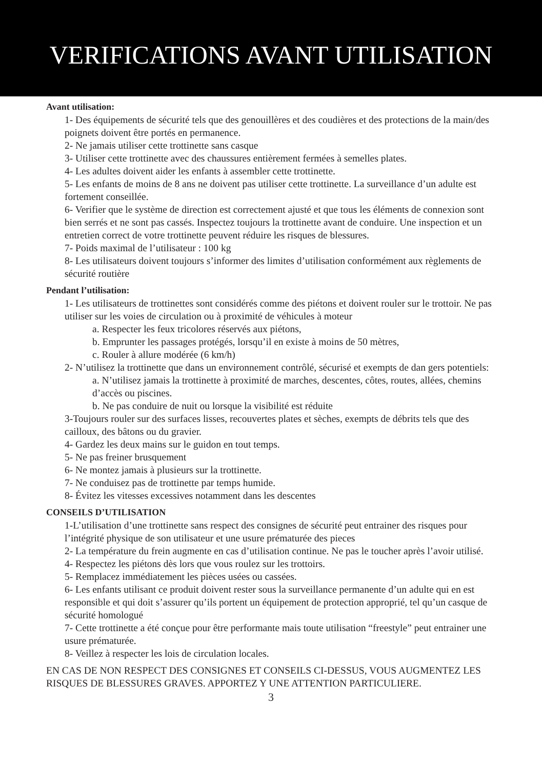VERIFICATIONS AVANT UTILISATION
Avant utilisation:
1- Des équipements de sécurité tels que des genouillères et des coudières et des protections de la main/des poignets doivent être portés en permanence.
2- Ne jamais utiliser cette trottinette sans casque
3- Utiliser cette trottinette avec des chaussures entièrement fermées à semelles plates.
4- Les adultes doivent aider les enfants à assembler cette trottinette.
5- Les enfants de moins de 8 ans ne doivent pas utiliser cette trottinette. La surveillance d’un adulte est fortement conseillée.
6- Verifier que le système de direction est correctement ajusté et que tous les éléments de connexion sont bien serrés et ne sont pas cassés. Inspectez toujours la trottinette avant de conduire. Une inspection et un entretien correct de votre trottinette peuvent réduire les risques de blessures.
7- Poids maximal de l’utilisateur : 100 kg
8- Les utilisateurs doivent toujours s’informer des limites d’utilisation conformément aux règlements de sécurité routière
Pendant l’utilisation:
1- Les utilisateurs de trottinettes sont considérés comme des piétons et doivent rouler sur le trottoir. Ne pas utiliser sur les voies de circulation ou à proximité de véhicules à moteur
a. Respecter les feux tricolores réservés aux piétons,
b. Emprunter les passages protégés, lorsqu’il en existe à moins de 50 mètres,
c. Rouler à allure modérée (6 km/h)
2- N’utilisez la trottinette que dans un environnement contrôlé, sécurisé et exempts de dan gers potentiels:
a. N’utilisez jamais la trottinette à proximité de marches, descentes, côtes, routes, allées, chemins d’accès ou piscines.
b. Ne pas conduire de nuit ou lorsque la visibilité est réduite
3-Toujours rouler sur des surfaces lisses, recouvertes plates et sèches, exempts de débrits tels que des cailloux, des bâtons ou du gravier.
4- Gardez les deux mains sur le guidon en tout temps.
5- Ne pas freiner brusquement
6- Ne montez jamais à plusieurs sur la trottinette.
7- Ne conduisez pas de trottinette par temps humide.
8- Évitez les vitesses excessives notamment dans les descentes
CONSEILS D’UTILISATION
1-L’utilisation d’une trottinette sans respect des consignes de sécurité peut entrainer des risques pour l’intégrité physique de son utilisateur et une usure prématurée des pieces
2- La température du frein augmente en cas d’utilisation continue. Ne pas le toucher après l’avoir utilisé.
4- Respectez les piétons dès lors que vous roulez sur les trottoirs.
5- Remplacez immédiatement les pièces usées ou cassées.
6- Les enfants utilisant ce produit doivent rester sous la surveillance permanente d’un adulte qui en est responsible et qui doit s’assurer qu’ils portent un équipement de protection approprié, tel qu’un casque de sécurité homologué
7- Cette trottinette a été conçue pour être performante mais toute utilisation “freestyle” peut entrainer une usure prématurée.
8- Veillez à respecter les lois de circulation locales.
EN CAS DE NON RESPECT DES CONSIGNES ET CONSEILS CI-DESSUS, VOUS AUGMENTEZ LES RISQUES DE BLESSURES GRAVES. APPORTEZ Y UNE ATTENTION PARTICULIERE.
3